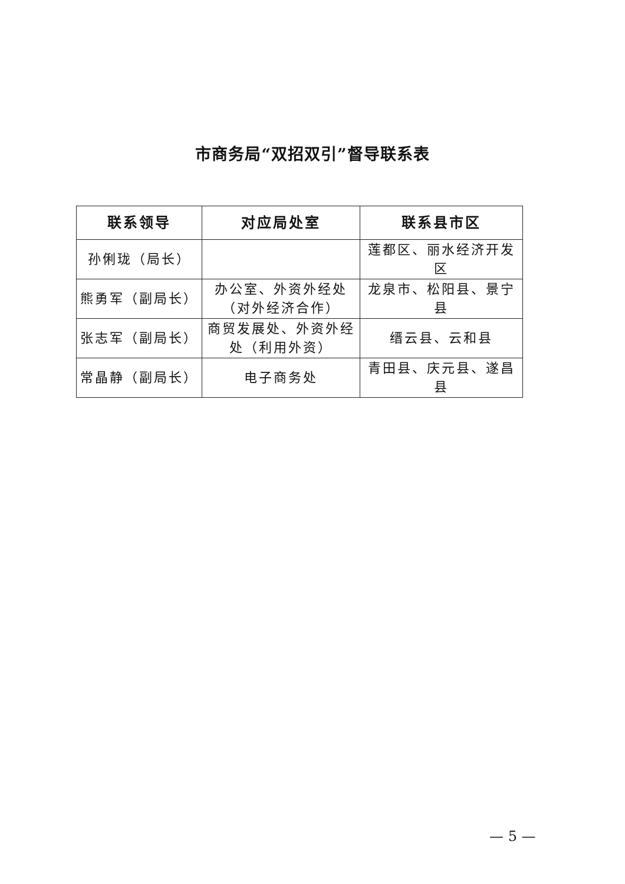市商务局“双招双引”督导联系表
| 联系领导 | 对应局处室 | 联系县市区 |
| --- | --- | --- |
| 孙俐珑（局长） | | 莲都区、丽水经济开发区 |
| 熊勇军（副局长） | 办公室、外资外经处（对外经济合作） | 龙泉市、松阳县、景宁县 |
| 张志军（副局长） | 商贸发展处、外资外经处（利用外资） | 缙云县、云和县 |
| 常晶静（副局长） | 电子商务处 | 青田县、庆元县、遂昌县 |
— 5 —